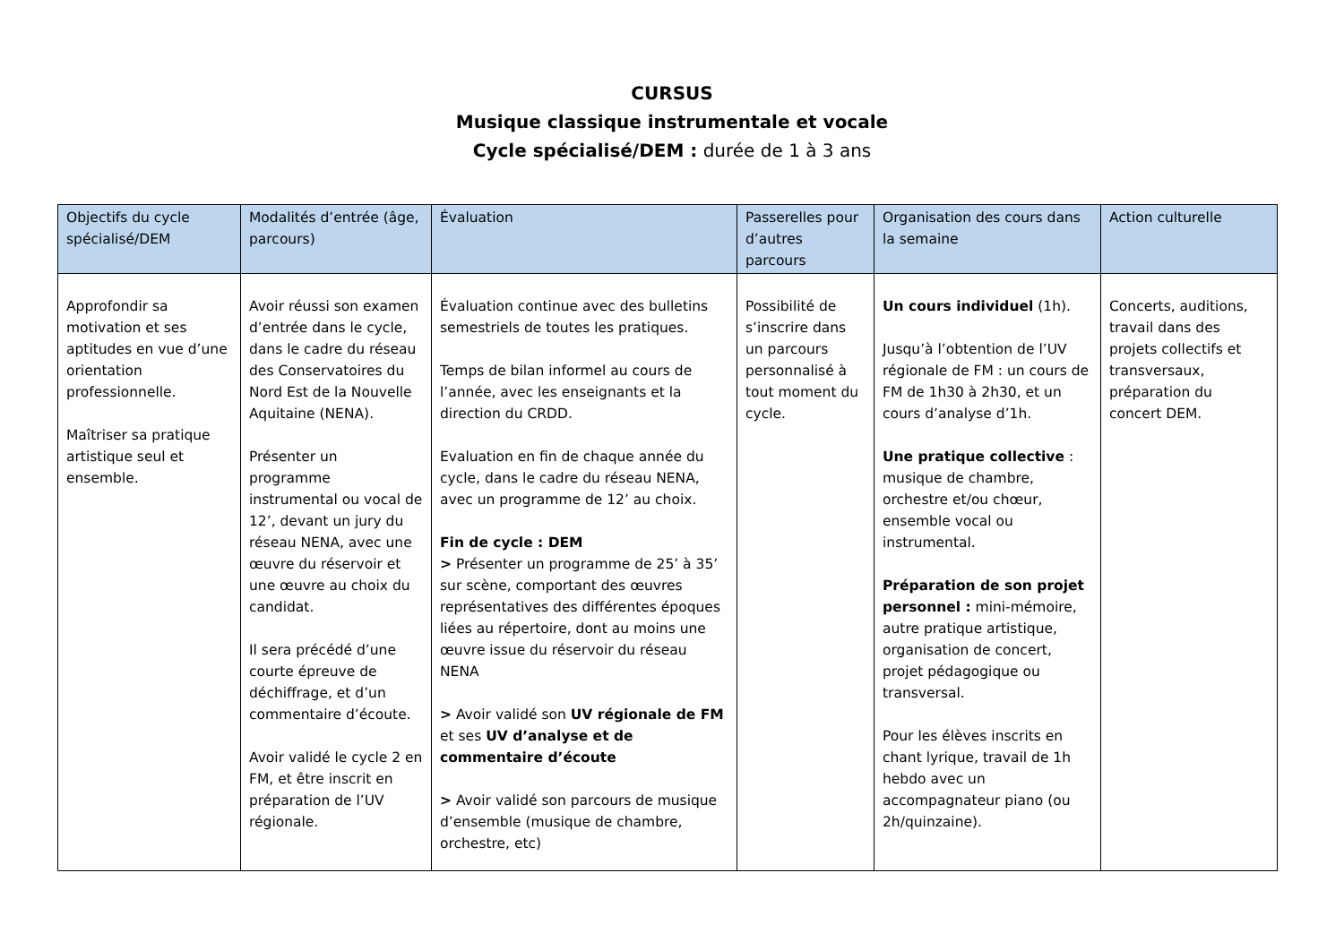CURSUS
Musique classique instrumentale et vocale
Cycle spécialisé/DEM : durée de 1 à 3 ans
| Objectifs du cycle spécialisé/DEM | Modalités d’entrée (âge, parcours) | Évaluation | Passerelles pour d’autres parcours | Organisation des cours dans la semaine | Action culturelle |
| --- | --- | --- | --- | --- | --- |
| Approfondir sa motivation et ses aptitudes en vue d’une orientation professionnelle. Maîtriser sa pratique artistique seul et ensemble. | Avoir réussi son examen d’entrée dans le cycle, dans le cadre du réseau des Conservatoires du Nord Est de la Nouvelle Aquitaine (NENA). Présenter un programme instrumental ou vocal de 12’, devant un jury du réseau NENA, avec une œuvre du réservoir et une œuvre au choix du candidat. Il sera précédé d’une courte épreuve de déchiffrage, et d’un commentaire d’écoute. Avoir validé le cycle 2 en FM, et être inscrit en préparation de l’UV régionale. | Évaluation continue avec des bulletins semestriels de toutes les pratiques. Temps de bilan informel au cours de l’année, avec les enseignants et la direction du CRDD. Evaluation en fin de chaque année du cycle, dans le cadre du réseau NENA, avec un programme de 12’ au choix. Fin de cycle : DEM > Présenter un programme de 25’ à 35’ sur scène, comportant des œuvres représentatives des différentes époques liées au répertoire, dont au moins une œuvre issue du réservoir du réseau NENA > Avoir validé son UV régionale de FM et ses UV d’analyse et de commentaire d’écoute > Avoir validé son parcours de musique d’ensemble (musique de chambre, orchestre, etc) | Possibilité de s’inscrire dans un parcours personnalisé à tout moment du cycle. | Un cours individuel (1h). Jusqu’à l’obtention de l’UV régionale de FM : un cours de FM de 1h30 à 2h30, et un cours d’analyse d’1h. Une pratique collective : musique de chambre, orchestre et/ou chœur, ensemble vocal ou instrumental. Préparation de son projet personnel : mini-mémoire, autre pratique artistique, organisation de concert, projet pédagogique ou transversal. Pour les élèves inscrits en chant lyrique, travail de 1h hebdo avec un accompagnateur piano (ou 2h/quinzaine). | Concerts, auditions, travail dans des projets collectifs et transversaux, préparation du concert DEM. |